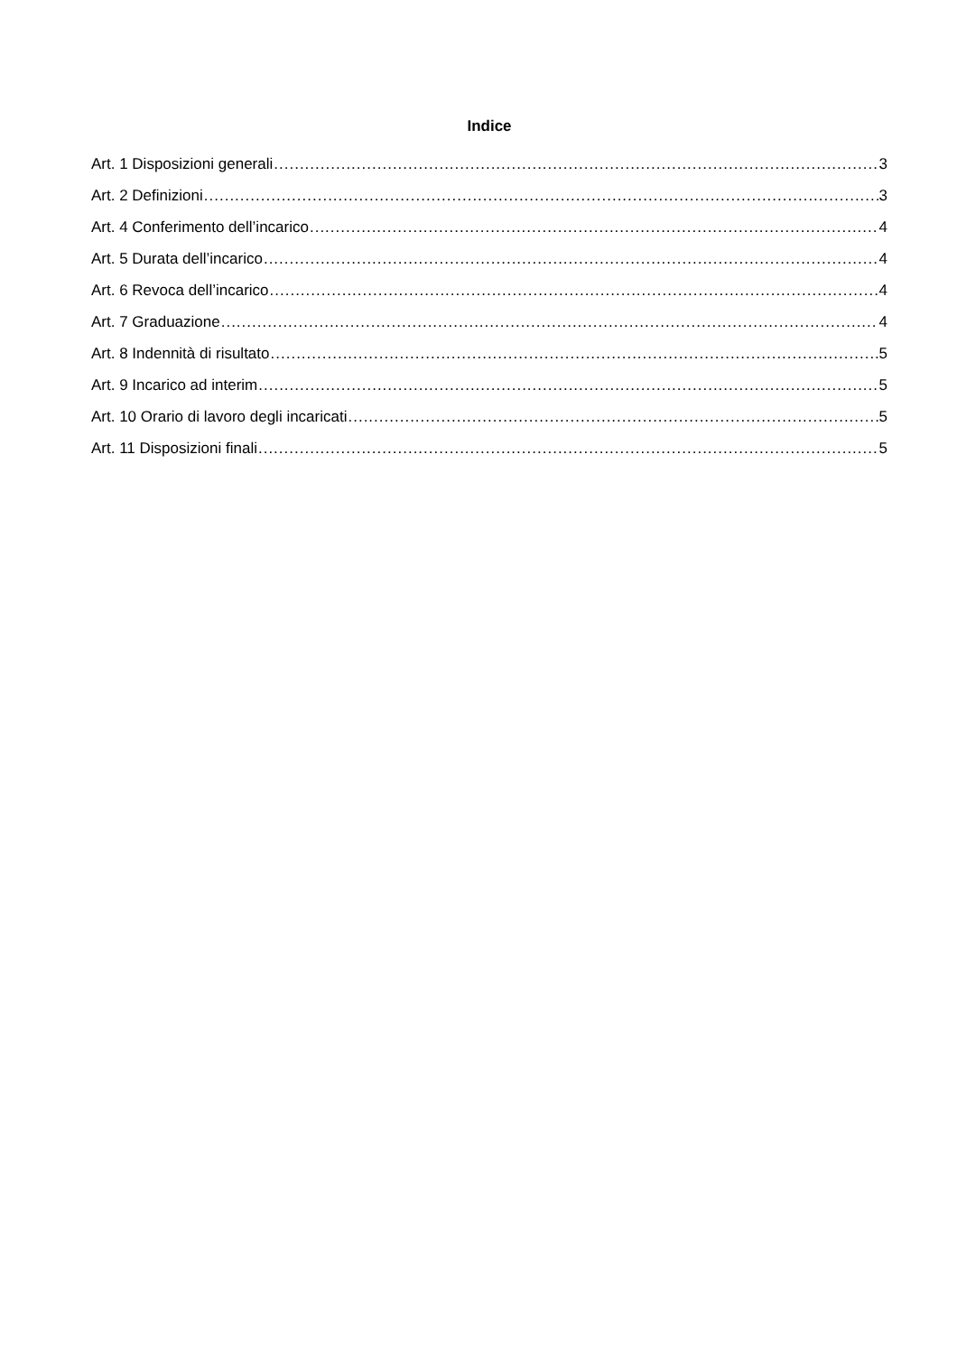Indice
Art. 1 Disposizioni generali 3
Art. 2 Definizioni 3
Art. 4 Conferimento dell’incarico 4
Art. 5 Durata dell’incarico 4
Art. 6 Revoca dell’incarico 4
Art. 7 Graduazione 4
Art. 8 Indennità di risultato 5
Art. 9 Incarico ad interim 5
Art. 10 Orario di lavoro degli incaricati 5
Art. 11 Disposizioni finali 5